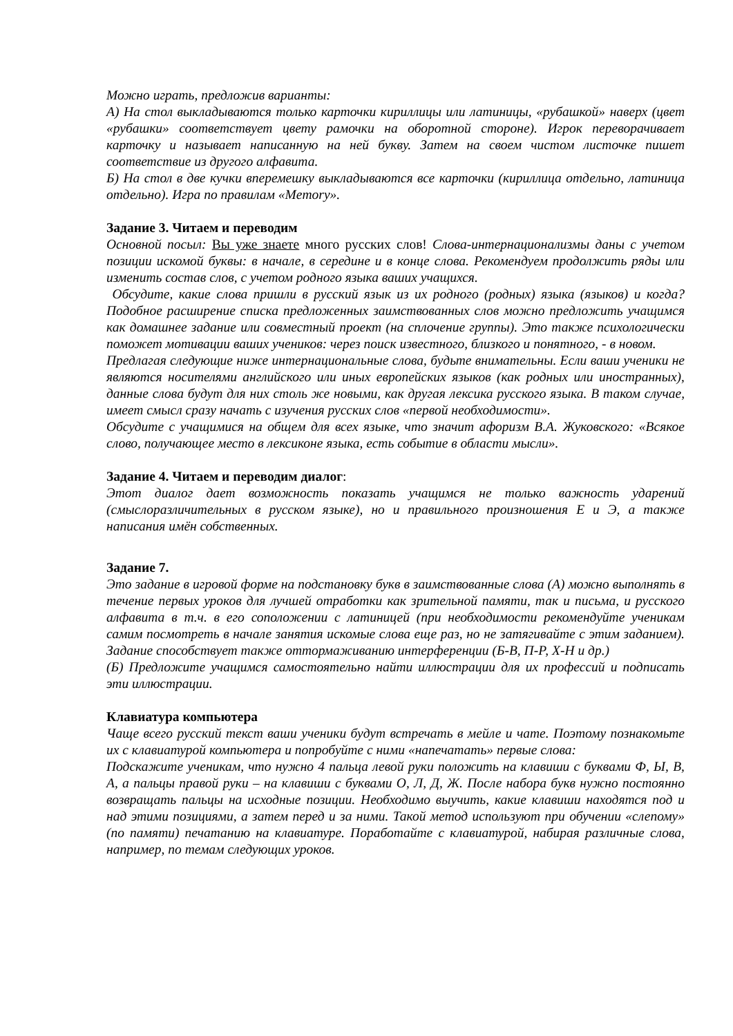Можно играть, предложив варианты:
А) На стол выкладываются только карточки кириллицы или латиницы, «рубашкой» наверх (цвет «рубашки» соответствует цвету рамочки на оборотной стороне). Игрок переворачивает карточку и называет написанную на ней букву. Затем на своем чистом листочке пишет соответствие из другого алфавита.
Б) На стол в две кучки вперемешку выкладываются все карточки (кириллица отдельно, латиница отдельно). Игра по правилам «Memory».
Задание 3. Читаем и переводим
Основной посыл: Вы уже знаете много русских слов! Слова-интернационализмы даны с учетом позиции искомой буквы: в начале, в середине и в конце слова. Рекомендуем продолжить ряды или изменить состав слов, с учетом родного языка ваших учащихся.
Обсудите, какие слова пришли в русский язык из их родного (родных) языка (языков) и когда? Подобное расширение списка предложенных заимствованных слов можно предложить учащимся как домашнее задание или совместный проект (на сплочение группы). Это также психологически поможет мотивации ваших учеников: через поиск известного, близкого и понятного, - в новом.
Предлагая следующие ниже интернациональные слова, будьте внимательны. Если ваши ученики не являются носителями английского или иных европейских языков (как родных или иностранных), данные слова будут для них столь же новыми, как другая лексика русского языка. В таком случае, имеет смысл сразу начать с изучения русских слов «первой необходимости».
Обсудите с учащимися на общем для всех языке, что значит афоризм В.А. Жуковского: «Всякое слово, получающее место в лексиконе языка, есть событие в области мысли».
Задание 4. Читаем и переводим диалог:
Этот диалог дает возможность показать учащимся не только важность ударений (смыслоразличительных в русском языке), но и правильного произношения Е и Э, а также написания имён собственных.
Задание 7.
Это задание в игровой форме на подстановку букв в заимствованные слова (А) можно выполнять в течение первых уроков для лучшей отработки как зрительной памяти, так и письма, и русского алфавита в т.ч. в его соположении с латиницей (при необходимости рекомендуйте ученикам самим посмотреть в начале занятия искомые слова еще раз, но не затягивайте с этим заданием). Задание способствует также оттормаживанию интерференции (Б-В, П-Р, Х-Н и др.)
(Б) Предложите учащимся самостоятельно найти иллюстрации для их профессий и подписать эти иллюстрации.
Клавиатура компьютера
Чаще всего русский текст ваши ученики будут встречать в мейле и чате. Поэтому познакомьте их с клавиатурой компьютера и попробуйте с ними «напечатать» первые слова:
Подскажите ученикам, что нужно 4 пальца левой руки положить на клавиши с буквами Ф, Ы, В, А, а пальцы правой руки – на клавиши с буквами О, Л, Д, Ж. После набора букв нужно постоянно возвращать пальцы на исходные позиции. Необходимо выучить, какие клавиши находятся под и над этими позициями, а затем перед и за ними. Такой метод используют при обучении «слепому» (по памяти) печатанию на клавиатуре. Поработайте с клавиатурой, набирая различные слова, например, по темам следующих уроков.